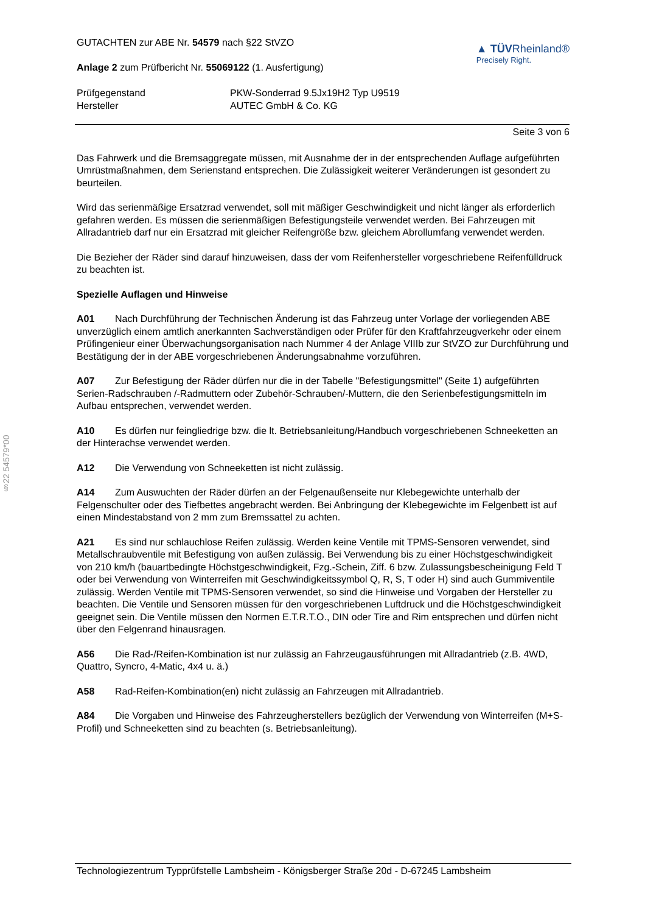§22 54579*00
GUTACHTEN zur ABE Nr. 54579 nach §22 StVZO
Anlage 2 zum Prüfbericht Nr. 55069122 (1. Ausfertigung)
▲ TÜVRheinland®
Precisely Right.
Prüfgegenstand
Hersteller
PKW-Sonderrad 9.5Jx19H2 Typ U9519
AUTEC GmbH & Co. KG
Seite 3 von 6
Das Fahrwerk und die Bremsaggregate müssen, mit Ausnahme der in der entsprechenden Auflage aufgeführten Umrüstmaßnahmen, dem Serienstand entsprechen. Die Zulässigkeit weiterer Veränderungen ist gesondert zu beurteilen.
Wird das serienmäßige Ersatzrad verwendet, soll mit mäßiger Geschwindigkeit und nicht länger als erforderlich gefahren werden. Es müssen die serienmäßigen Befestigungsteile verwendet werden. Bei Fahrzeugen mit Allradantrieb darf nur ein Ersatzrad mit gleicher Reifengröße bzw. gleichem Abrollumfang verwendet werden.
Die Bezieher der Räder sind darauf hinzuweisen, dass der vom Reifenhersteller vorgeschriebene Reifenfülldruck zu beachten ist.
Spezielle Auflagen und Hinweise
A01 Nach Durchführung der Technischen Änderung ist das Fahrzeug unter Vorlage der vorliegenden ABE unverzüglich einem amtlich anerkannten Sachverständigen oder Prüfer für den Kraftfahrzeugverkehr oder einem Prüfingenieur einer Überwachungsorganisation nach Nummer 4 der Anlage VIIIb zur StVZO zur Durchführung und Bestätigung der in der ABE vorgeschriebenen Änderungsabnahme vorzuführen.
A07 Zur Befestigung der Räder dürfen nur die in der Tabelle "Befestigungsmittel" (Seite 1) aufgeführten Serien-Radschrauben /-Radmuttern oder Zubehör-Schrauben/-Muttern, die den Serienbefestigungsmitteln im Aufbau entsprechen, verwendet werden.
A10 Es dürfen nur feingliedrige bzw. die lt. Betriebsanleitung/Handbuch vorgeschriebenen Schneeketten an der Hinterachse verwendet werden.
A12 Die Verwendung von Schneeketten ist nicht zulässig.
A14 Zum Auswuchten der Räder dürfen an der Felgenaußenseite nur Klebegewichte unterhalb der Felgenschulter oder des Tiefbettes angebracht werden. Bei Anbringung der Klebegewichte im Felgenbett ist auf einen Mindestabstand von 2 mm zum Bremssattel zu achten.
A21 Es sind nur schlauchlose Reifen zulässig. Werden keine Ventile mit TPMS-Sensoren verwendet, sind Metallschraubventile mit Befestigung von außen zulässig. Bei Verwendung bis zu einer Höchstgeschwindigkeit von 210 km/h (bauartbedingte Höchstgeschwindigkeit, Fzg.-Schein, Ziff. 6 bzw. Zulassungsbescheinigung Feld T oder bei Verwendung von Winterreifen mit Geschwindigkeitssymbol Q, R, S, T oder H) sind auch Gummiventile zulässig. Werden Ventile mit TPMS-Sensoren verwendet, so sind die Hinweise und Vorgaben der Hersteller zu beachten. Die Ventile und Sensoren müssen für den vorgeschriebenen Luftdruck und die Höchstgeschwindigkeit geeignet sein. Die Ventile müssen den Normen E.T.R.T.O., DIN oder Tire and Rim entsprechen und dürfen nicht über den Felgenrand hinausragen.
A56 Die Rad-/Reifen-Kombination ist nur zulässig an Fahrzeugausführungen mit Allradantrieb (z.B. 4WD, Quattro, Syncro, 4-Matic, 4x4 u. ä.)
A58 Rad-Reifen-Kombination(en) nicht zulässig an Fahrzeugen mit Allradantrieb.
A84 Die Vorgaben und Hinweise des Fahrzeugherstellers bezüglich der Verwendung von Winterreifen (M+S-Profil) und Schneeketten sind zu beachten (s. Betriebsanleitung).
Technologiezentrum Typprüfstelle Lambsheim - Königsberger Straße 20d - D-67245 Lambsheim